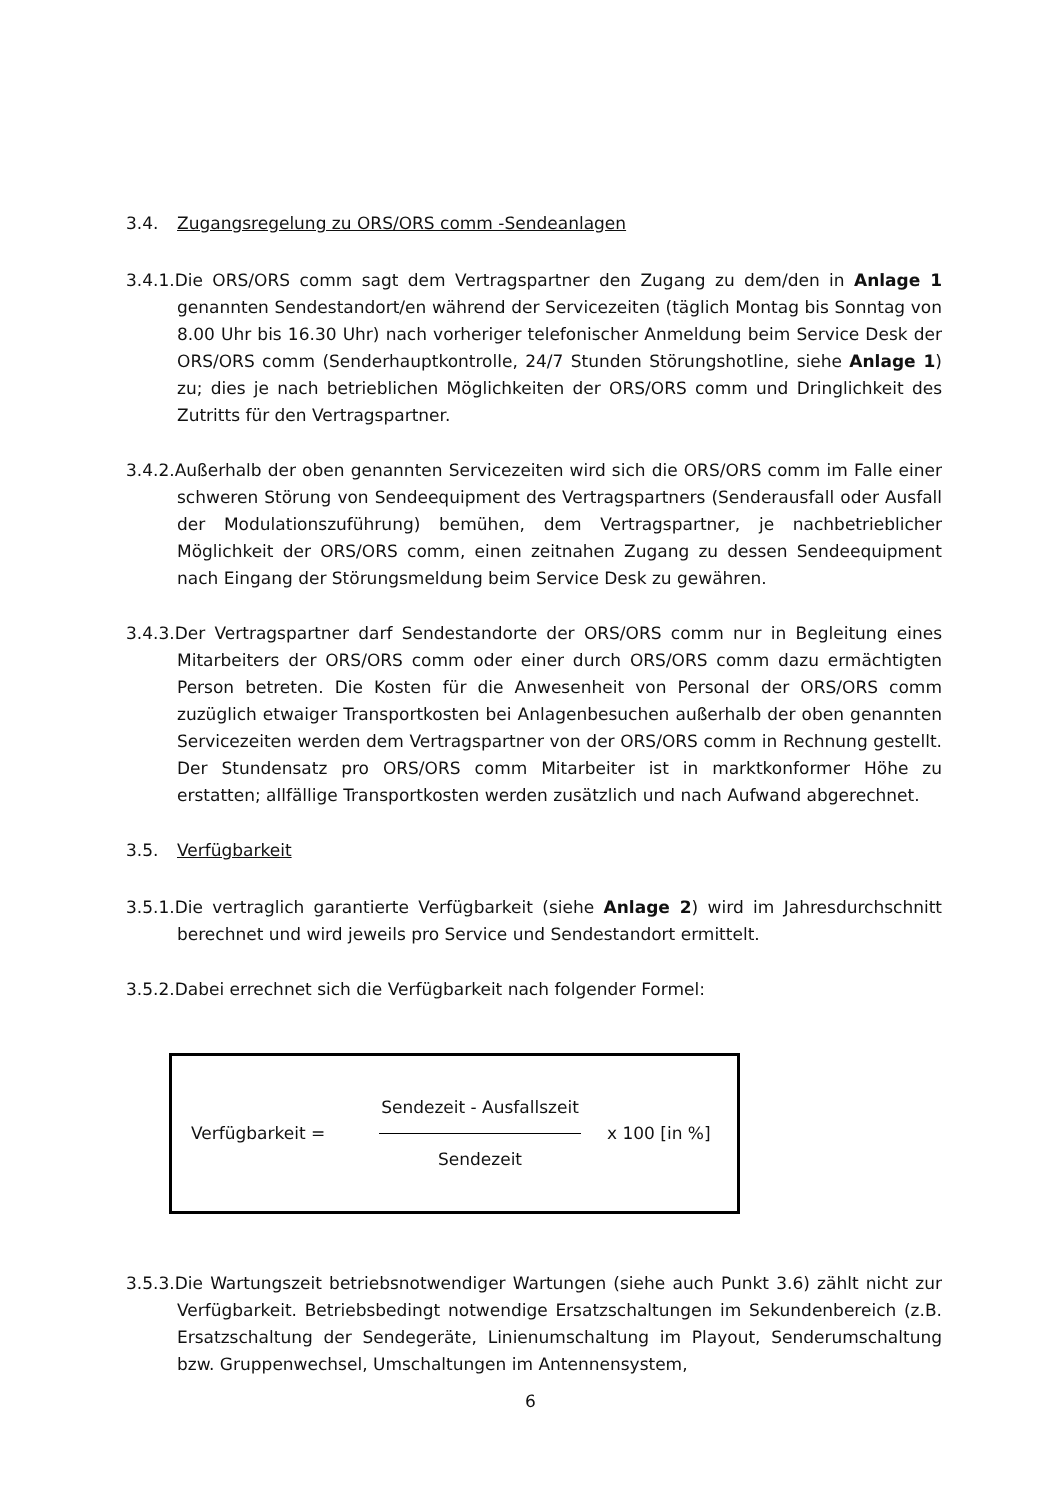3.4. Zugangsregelung zu ORS/ORS comm -Sendeanlagen
3.4.1.Die ORS/ORS comm sagt dem Vertragspartner den Zugang zu dem/den in Anlage 1 genannten Sendestandort/en während der Servicezeiten (täglich Montag bis Sonntag von 8.00 Uhr bis 16.30 Uhr) nach vorheriger telefonischer Anmeldung beim Service Desk der ORS/ORS comm (Senderhauptkontrolle, 24/7 Stunden Störungshotline, siehe Anlage 1) zu; dies je nach betrieblichen Möglichkeiten der ORS/ORS comm und Dringlichkeit des Zutritts für den Vertragspartner.
3.4.2.Außerhalb der oben genannten Servicezeiten wird sich die ORS/ORS comm im Falle einer schweren Störung von Sendeequipment des Vertragspartners (Senderausfall oder Ausfall der Modulationszuführung) bemühen, dem Vertragspartner, je nachbetrieblicher Möglichkeit der ORS/ORS comm, einen zeitnahen Zugang zu dessen Sendeequipment nach Eingang der Störungsmeldung beim Service Desk zu gewähren.
3.4.3.Der Vertragspartner darf Sendestandorte der ORS/ORS comm nur in Begleitung eines Mitarbeiters der ORS/ORS comm oder einer durch ORS/ORS comm dazu ermächtigten Person betreten. Die Kosten für die Anwesenheit von Personal der ORS/ORS comm zuzüglich etwaiger Transportkosten bei Anlagenbesuchen außerhalb der oben genannten Servicezeiten werden dem Vertragspartner von der ORS/ORS comm in Rechnung gestellt. Der Stundensatz pro ORS/ORS comm Mitarbeiter ist in marktkonformer Höhe zu erstatten; allfällige Transportkosten werden zusätzlich und nach Aufwand abgerechnet.
3.5. Verfügbarkeit
3.5.1.Die vertraglich garantierte Verfügbarkeit (siehe Anlage 2) wird im Jahresdurchschnitt berechnet und wird jeweils pro Service und Sendestandort ermittelt.
3.5.2.Dabei errechnet sich die Verfügbarkeit nach folgender Formel:
Verfügbarkeit =
Sendezeit - Ausfallszeit
Sendezeit
x 100 [in %]
3.5.3.Die Wartungszeit betriebsnotwendiger Wartungen (siehe auch Punkt 3.6) zählt nicht zur Verfügbarkeit. Betriebsbedingt notwendige Ersatzschaltungen im Sekundenbereich (z.B. Ersatzschaltung der Sendegeräte, Linienumschaltung im Playout, Senderumschaltung bzw. Gruppenwechsel, Umschaltungen im Antennensystem,
6